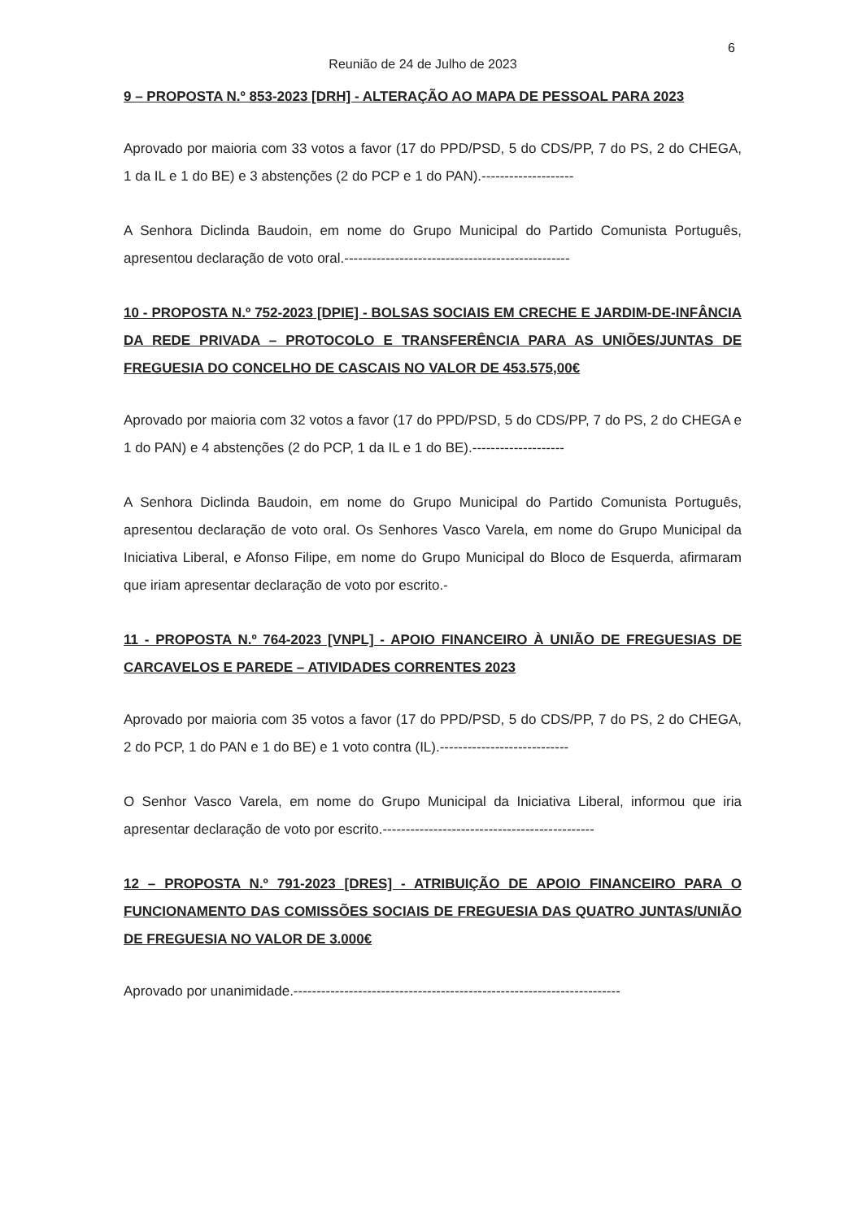6
Reunião de 24 de Julho de 2023
9 – PROPOSTA N.º 853-2023 [DRH] - ALTERAÇÃO AO MAPA DE PESSOAL PARA 2023
Aprovado por maioria com 33 votos a favor (17 do PPD/PSD, 5 do CDS/PP, 7 do PS, 2 do CHEGA, 1 da IL e 1 do BE) e 3 abstenções (2 do PCP e 1 do PAN).--------------------
A Senhora Diclinda Baudoin, em nome do Grupo Municipal do Partido Comunista Português, apresentou declaração de voto oral.-------------------------------------------------
10 - PROPOSTA N.º 752-2023 [DPIE] - BOLSAS SOCIAIS EM CRECHE E JARDIM-DE-INFÂNCIA DA REDE PRIVADA – PROTOCOLO E TRANSFERÊNCIA PARA AS UNIÕES/JUNTAS DE FREGUESIA DO CONCELHO DE CASCAIS NO VALOR DE 453.575,00€
Aprovado por maioria com 32 votos a favor (17 do PPD/PSD, 5 do CDS/PP, 7 do PS, 2 do CHEGA e 1 do PAN) e 4 abstenções (2 do PCP, 1 da IL e 1 do BE).--------------------
A Senhora Diclinda Baudoin, em nome do Grupo Municipal do Partido Comunista Português, apresentou declaração de voto oral. Os Senhores Vasco Varela, em nome do Grupo Municipal da Iniciativa Liberal, e Afonso Filipe, em nome do Grupo Municipal do Bloco de Esquerda, afirmaram que iriam apresentar declaração de voto por escrito.-
11 - PROPOSTA N.º 764-2023 [VNPL] - APOIO FINANCEIRO À UNIÃO DE FREGUESIAS DE CARCAVELOS E PAREDE – ATIVIDADES CORRENTES 2023
Aprovado por maioria com 35 votos a favor (17 do PPD/PSD, 5 do CDS/PP, 7 do PS, 2 do CHEGA, 2 do PCP, 1 do PAN e 1 do BE) e 1 voto contra (IL).----------------------------
O Senhor Vasco Varela, em nome do Grupo Municipal da Iniciativa Liberal, informou que iria apresentar declaração de voto por escrito.----------------------------------------------
12 – PROPOSTA N.º 791-2023 [DRES] - ATRIBUIÇÃO DE APOIO FINANCEIRO PARA O FUNCIONAMENTO DAS COMISSÕES SOCIAIS DE FREGUESIA DAS QUATRO JUNTAS/UNIÃO DE FREGUESIA NO VALOR DE 3.000€
Aprovado por unanimidade.-----------------------------------------------------------------------